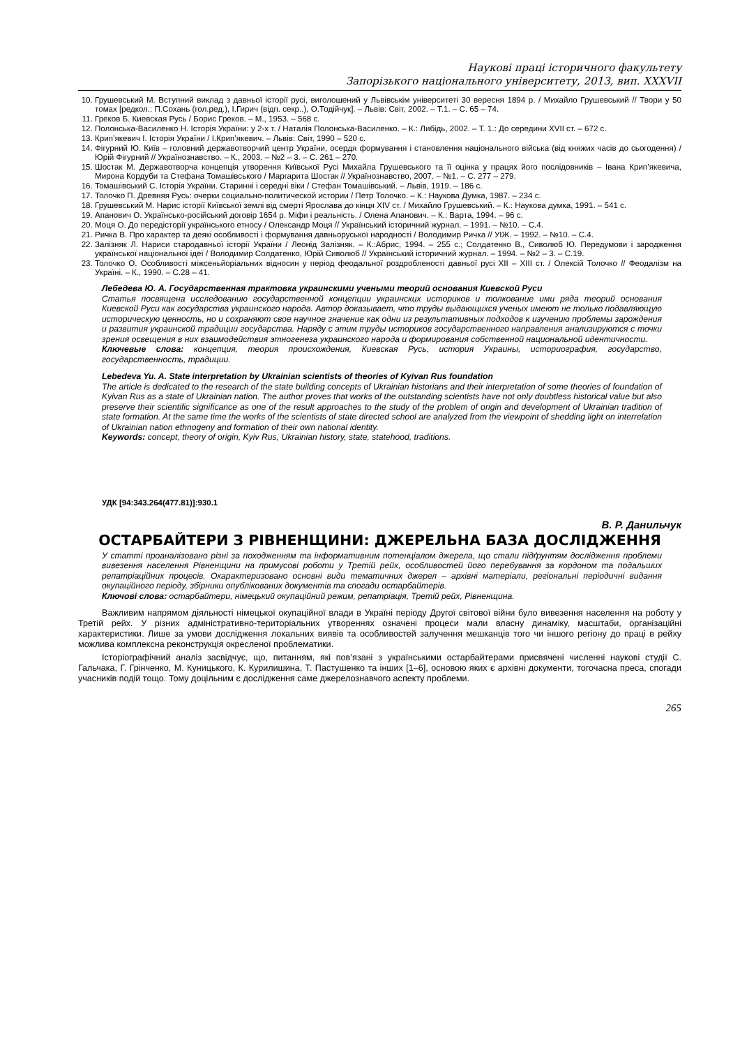Наукові праці історичного факультету
Запорізького національного університету, 2013, вип. XXXVII
10. Грушевський М. Вступний виклад з давньої історії русі, виголошений у Львівськім університеті 30 вересня 1894 р. / Михайло Грушевський // Твори у 50 томах [редкол.: П.Сохань (гол.ред.), І.Гирич (відп. секр..), О.Тодійчук]. – Львів: Світ, 2002. – Т.1. – С. 65 – 74.
11. Греков Б. Киевская Русь / Борис Греков. – М., 1953. – 568 с.
12. Полонська-Василенко Н. Історія України: у 2-х т. / Наталія Полонська-Василенко. – К.: Либідь, 2002. – Т. 1.: До середини XVII ст. – 672 с.
13. Крип’якевич І. Історія України / І.Крип’якевич. – Львів: Світ, 1990 – 520 с.
14. Фігурний Ю. Київ – головний державотворчий центр України, осердя формування і становлення національного війська (від княжих часів до сьогодення) / Юрій Фігурний // Українознавство. – К., 2003. – №2 – 3. – С. 261 – 270.
15. Шостак М. Державотворча концепція утворення Київської Русі Михайла Грушевського та її оцінка у працях його послідовників – Івана Крип’якевича, Мирона Кордуби та Стефана Томашівського / Маргарита Шостак // Українознавство, 2007. – №1. – С. 277 – 279.
16. Томашівський С. Історія України. Старинні і середні віки / Стефан Томашівський. – Львів, 1919. – 186 с.
17. Толочко П. Древняя Русь: очерки социально-политической истории / Петр Толочко. – К.: Наукова Думка, 1987. – 234 с.
18. Грушевський М. Нарис історії Київської землі від смерті Ярослава до кінця XIV ст. / Михайло Грушевський. – К.: Наукова думка, 1991. – 541 с.
19. Апанович О. Українсько-російський договір 1654 р. Міфи і реальність. / Олена Апанович. – К.: Варта, 1994. – 96 с.
20. Моця О. До передісторії українського етносу / Олександр Моця // Український історичний журнал. – 1991. – №10. – С.4.
21. Ричка В. Про характер та деякі особливості і формування давньоруської народності / Володимир Ричка // УІЖ. – 1992. – №10. – С.4.
22. Залізняк Л. Нариси стародавньої історії України / Леонід Залізняк. – К.:Абрис, 1994. – 255 с.; Солдатенко В., Сиволюб Ю. Передумови і зародження української національної ідеї / Володимир Солдатенко, Юрій Сиволюб // Український історичний журнал. – 1994. – №2 – 3. – С.19.
23. Толочко О. Особливості міжсеньйоріальних відносин у період феодальної роздробленості давньої русі XII – XIII ст. / Олексій Толочко // Феодалізм на Україні. – К., 1990. – С.28 – 41.
Лебедева Ю. А. Государственная трактовка украинскими учеными теорий основания Киевской Руси
Статья посвящена исследованию государственной концепции украинских историков и толкование ими ряда теорий основания Киевской Руси как государства украинского народа. Автор доказывает, что труды выдающихся ученых имеют не только подавляющую историческую ценность, но и сохраняют свое научное значение как одни из результативных подходов к изучению проблемы зарождения и развития украинской традиции государства. Наряду с этим труды историков государственного направления анализируются с точки зрения освещения в них взаимодействия этногенеза украинского народа и формирования собственной национальной идентичности.
Ключевые слова: концепция, теория происхождения, Киевская Русь, история Украины, историография, государство, государственность, традиции.
Lebedeva Yu. A. State interpretation by Ukrainian scientists of theories of Kyivan Rus foundation
The article is dedicated to the research of the state building concepts of Ukrainian historians and their interpretation of some theories of foundation of Kyivan Rus as a state of Ukrainian nation. The author proves that works of the outstanding scientists have not only doubtless historical value but also preserve their scientific significance as one of the result approaches to the study of the problem of origin and development of Ukrainian tradition of state formation. At the same time the works of the scientists of state directed school are analyzed from the viewpoint of shedding light on interrelation of Ukrainian nation ethnogeny and formation of their own national identity.
Keywords: concept, theory of origin, Kyiv Rus, Ukrainian history, state, statehood, traditions.
УДК [94:343.264(477.81)]:930.1
В. Р. Данильчук
ОСТАРБАЙТЕРИ З РІВНЕНЩИНИ: ДЖЕРЕЛЬНА БАЗА ДОСЛІДЖЕННЯ
У статті проаналізовано різні за походженням та інформативним потенціалом джерела, що стали підґрунтям дослідження проблеми вивезення населення Рівненщини на примусові роботи у Третій рейх, особливостей його перебування за кордоном та подальших репатріаційних процесів. Охарактеризовано основні види тематичних джерел – архівні матеріали, регіональні періодичні видання окупаційного періоду, збірники опублікованих документів та спогади остарбайтерів.
Ключові слова: остарбайтери, німецький окупаційний режим, репатріація, Третій рейх, Рівненщина.
Важливим напрямом діяльності німецької окупаційної влади в Україні періоду Другої світової війни було вивезення населення на роботу у Третій рейх. У різних адміністративно-територіальних утвореннях означені процеси мали власну динаміку, масштаби, організаційні характеристики. Лише за умови дослідження локальних виявів та особливостей залучення мешканців того чи іншого регіону до праці в рейху можлива комплексна реконструкція окресленої проблематики.
Історіографічний аналіз засвідчує, що, питанням, які пов’язані з українськими остарбайтерами присвячені численні наукові студії С. Гальчака, Г. Грінченко, М. Куницького, К. Курилишина, Т. Пастушенко та інших [1–6], основою яких є архівні документи, тогочасна преса, спогади учасників подій тощо. Тому доцільним є дослідження саме джерелознавчого аспекту проблеми.
265